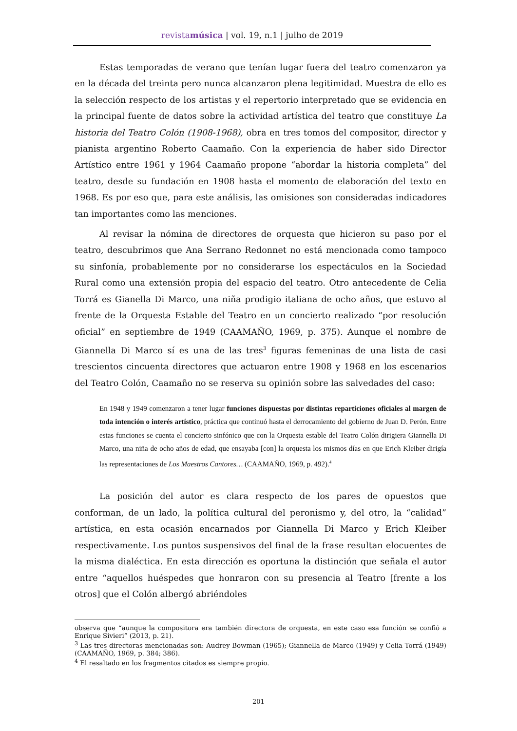revistamúsica | vol. 19, n.1 | julho de 2019
Estas temporadas de verano que tenían lugar fuera del teatro comenzaron ya en la década del treinta pero nunca alcanzaron plena legitimidad. Muestra de ello es la selección respecto de los artistas y el repertorio interpretado que se evidencia en la principal fuente de datos sobre la actividad artística del teatro que constituye La historia del Teatro Colón (1908-1968), obra en tres tomos del compositor, director y pianista argentino Roberto Caamaño. Con la experiencia de haber sido Director Artístico entre 1961 y 1964 Caamaño propone “abordar la historia completa” del teatro, desde su fundación en 1908 hasta el momento de elaboración del texto en 1968. Es por eso que, para este análisis, las omisiones son consideradas indicadores tan importantes como las menciones.
Al revisar la nómina de directores de orquesta que hicieron su paso por el teatro, descubrimos que Ana Serrano Redonnet no está mencionada como tampoco su sinfonía, probablemente por no considerarse los espectáculos en la Sociedad Rural como una extensión propia del espacio del teatro. Otro antecedente de Celia Torrá es Gianella Di Marco, una niña prodigio italiana de ocho años, que estuvo al frente de la Orquesta Estable del Teatro en un concierto realizado “por resolución oficial” en septiembre de 1949 (CAAMAÑO, 1969, p. 375). Aunque el nombre de Giannella Di Marco sí es una de las tres<sup>3</sup> figuras femeninas de una lista de casi trescientos cincuenta directores que actuaron entre 1908 y 1968 en los escenarios del Teatro Colón, Caamaño no se reserva su opinión sobre las salvedades del caso:
En 1948 y 1949 comenzaron a tener lugar funciones dispuestas por distintas reparticiones oficiales al margen de toda intención o interés artístico, práctica que continuó hasta el derrocamiento del gobierno de Juan D. Perón. Entre estas funciones se cuenta el concierto sinfónico que con la Orquesta estable del Teatro Colón dirigiera Giannella Di Marco, una niña de ocho años de edad, que ensayaba [con] la orquesta los mismos días en que Erich Kleiber dirigía las representaciones de Los Maestros Cantores… (CAAMAÑO, 1969, p. 492).<sup>4</sup>
La posición del autor es clara respecto de los pares de opuestos que conforman, de un lado, la política cultural del peronismo y, del otro, la “calidad” artística, en esta ocasión encarnados por Giannella Di Marco y Erich Kleiber respectivamente. Los puntos suspensivos del final de la frase resultan elocuentes de la misma dialéctica. En esta dirección es oportuna la distinción que señala el autor entre “aquellos huéspedes que honraron con su presencia al Teatro [frente a los otros] que el Colón albergó abriéndoles
observa que “aunque la compositora era también directora de orquesta, en este caso esa función se confió a Enrique Sivieri” (2013, p. 21).
<sup>3</sup> Las tres directoras mencionadas son: Audrey Bowman (1965); Giannella de Marco (1949) y Celia Torrá (1949) (CAAMAÑO, 1969, p. 384; 386).
<sup>4</sup> El resaltado en los fragmentos citados es siempre propio.
201